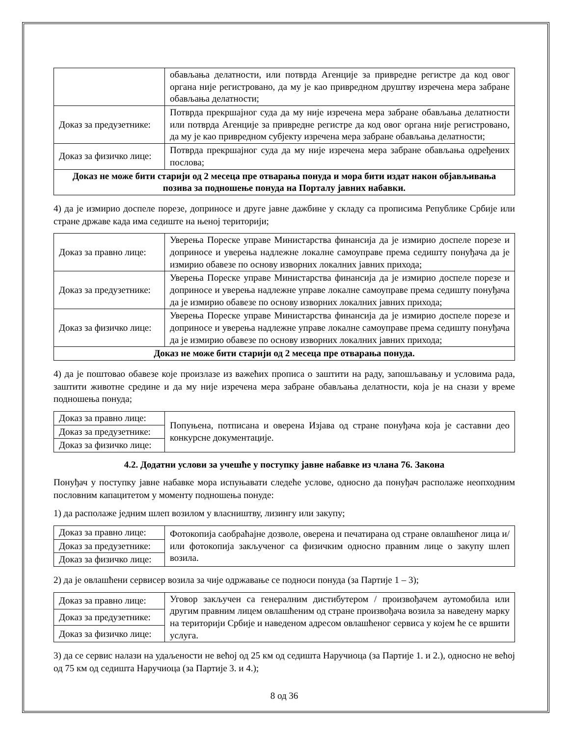| | обављања делатности, или потврда Агенције за привредне регистре да код овог органа није регистровано, да му је као привредном друштву изречена мера забране обављања делатности; |
| Доказ за предузетнике: | Потврда прекршајног суда да му није изречена мера забране обављања делатности или потврда Агенције за привредне регистре да код овог органа није регистровано, да му је као привредном субјекту изречена мера забране обављања делатности; |
| Доказ за физичко лице: | Потврда прекршајног суда да му није изречена мера забране обављања одређених послова; |
| Доказ не може бити старији од 2 месеца пре отварања понуда и мора бити издат након објављивања позива за подношење понуда на Порталу јавних набавки. | |
4) да је измирио доспеле порезе, доприносе и друге јавне дажбине у складу са прописима Републике Србије или стране државе када има седиште на њеној територији;
| Доказ за правно лице: | Уверења Пореске управе Министарства финансија да је измирио доспеле порезе и доприносе и уверења надлежне локалне самоуправе према седишту понуђача да је измирио обавезе по основу изворних локалних јавних прихода; |
| Доказ за предузетнике: | Уверења Пореске управе Министарства финансија да је измирио доспеле порезе и доприносе и уверења надлежне управе локалне самоуправе према седишту понуђача да је измирио обавезе по основу изворних локалних јавних прихода; |
| Доказ за физичко лице: | Уверења Пореске управе Министарства финансија да је измирио доспеле порезе и доприносе и уверења надлежне управе локалне самоуправе према седишту понуђача да је измирио обавезе по основу изворних локалних јавних прихода; |
| Доказ не може бити старији од 2 месеца пре отварања понуда. | |
4) да је поштовао обавезе које произлазе из важећих прописа о заштити на раду, запошљавању и условима рада, заштити животне средине и да му није изречена мера забране обављања делатности, која је на снази у време подношења понуда;
| Доказ за правно лице: | Попуњена, потписана и оверена Изјава од стране понуђача која је саставни део конкурсне документације. |
| Доказ за предузетнике: | |
| Доказ за физичко лице: | |
4.2. Додатни услови за учешће у поступку јавне набавке из члана 76. Закона
Понуђач у поступку јавне набавке мора испуњавати следеће услове, односно да понуђач располаже неопходним пословним капацитетом у моменту подношења понуде:
1) да располаже једним шлеп возилом у власништву, лизингу или закупу;
| Доказ за правно лице: | Фотокопија саобраћајне дозволе, оверена и печатирана од стране овлашћеног лица и/или фотокопија закљученог са физичким односно правним лице о закупу шлеп возила. |
| Доказ за предузетнике: | |
| Доказ за физичко лице: | |
2) да је овлашћени сервисер возила за чије одржавање се подноси понуда (за Партије 1 – 3);
| Доказ за правно лице: | Уговор закључен са генералним дистибутером / произвођачем аутомобила или другим правним лицем овлашћеним од стране произвођача возила за наведену марку на територији Србије и наведеном адресом овлашћеног сервиса у којем ће се вршити услуга. |
| Доказ за предузетнике: | |
| Доказ за физичко лице: | |
3) да се сервис налази на удаљености не већој од 25 км од седишта Наручиоца (за Партије 1. и 2.), односно не већој од 75 км од седишта Наручиоца (за Партије 3. и 4.);
8 од 36